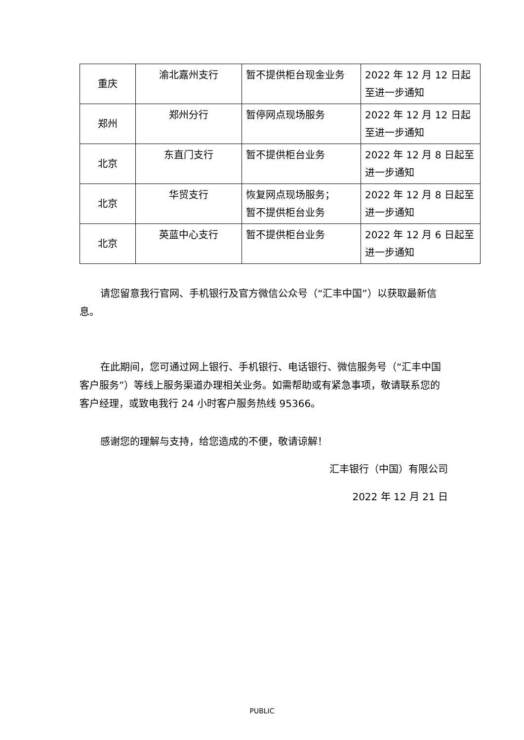| 重庆 | 渝北嘉州支行 | 暂不提供柜台现金业务 | 2022 年 12 月 12 日起至进一步通知 |
| 郑州 | 郑州分行 | 暂停网点现场服务 | 2022 年 12 月 12 日起至进一步通知 |
| 北京 | 东直门支行 | 暂不提供柜台业务 | 2022 年 12 月 8 日起至进一步通知 |
| 北京 | 华贸支行 | 恢复网点现场服务； 暂不提供柜台业务 | 2022 年 12 月 8 日起至进一步通知 |
| 北京 | 英蓝中心支行 | 暂不提供柜台业务 | 2022 年 12 月 6 日起至进一步通知 |
请您留意我行官网、手机银行及官方微信公众号（“汇丰中国”）以获取最新信息。
在此期间，您可通过网上银行、手机银行、电话银行、微信服务号（“汇丰中国客户服务”）等线上服务渠道办理相关业务。如需帮助或有紧急事项，敬请联系您的客户经理，或致电我行 24 小时客户服务热线 95366。
感谢您的理解与支持，给您造成的不便，敬请谅解！
汇丰银行（中国）有限公司
2022 年 12 月 21 日
PUBLIC